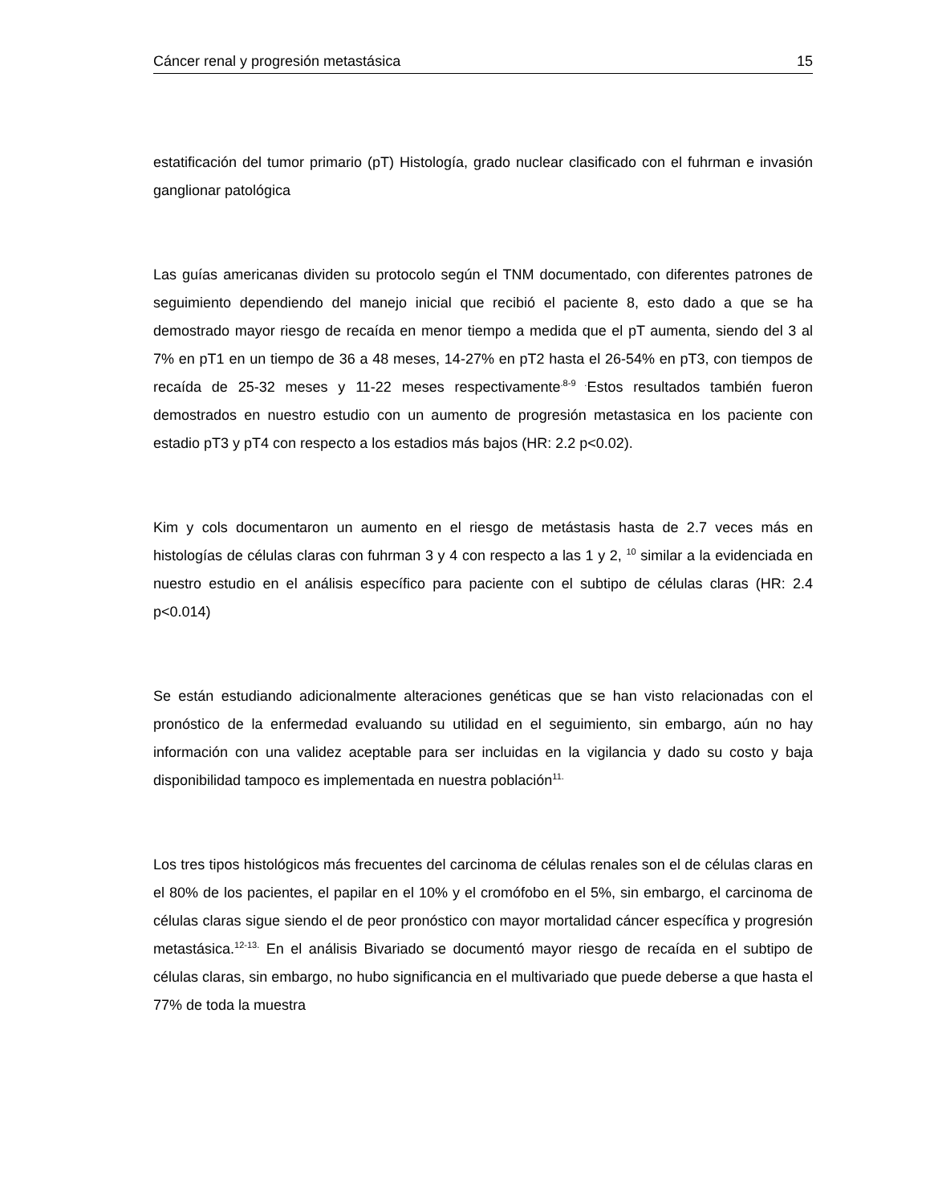Cáncer renal y progresión metastásica 15
estatificación del tumor primario (pT) Histología, grado nuclear clasificado con el fuhrman e invasión ganglionar patológica
Las guías americanas dividen su protocolo según el TNM documentado, con diferentes patrones de seguimiento dependiendo del manejo inicial que recibió el paciente 8, esto dado a que se ha demostrado mayor riesgo de recaída en menor tiempo a medida que el pT aumenta, siendo del 3 al 7% en pT1 en un tiempo de 36 a 48 meses, 14-27% en pT2 hasta el 26-54% en pT3, con tiempos de recaída de 25-32 meses y 11-22 meses respectivamente<sup>.8-9 .</sup>Estos resultados también fueron demostrados en nuestro estudio con un aumento de progresión metastasica en los paciente con estadio pT3 y pT4 con respecto a los estadios más bajos (HR: 2.2 p<0.02).
Kim y cols documentaron un aumento en el riesgo de metástasis hasta de 2.7 veces más en histologías de células claras con fuhrman 3 y 4 con respecto a las 1 y 2, <sup>10</sup> similar a la evidenciada en nuestro estudio en el análisis específico para paciente con el subtipo de células claras (HR: 2.4 p<0.014)
Se están estudiando adicionalmente alteraciones genéticas que se han visto relacionadas con el pronóstico de la enfermedad evaluando su utilidad en el seguimiento, sin embargo, aún no hay información con una validez aceptable para ser incluidas en la vigilancia y dado su costo y baja disponibilidad tampoco es implementada en nuestra población<sup>11.</sup>
Los tres tipos histológicos más frecuentes del carcinoma de células renales son el de células claras en el 80% de los pacientes, el papilar en el 10% y el cromófobo en el 5%, sin embargo, el carcinoma de células claras sigue siendo el de peor pronóstico con mayor mortalidad cáncer específica y progresión metastásica.<sup>12-13.</sup> En el análisis Bivariado se documentó mayor riesgo de recaída en el subtipo de células claras, sin embargo, no hubo significancia en el multivariado que puede deberse a que hasta el 77% de toda la muestra